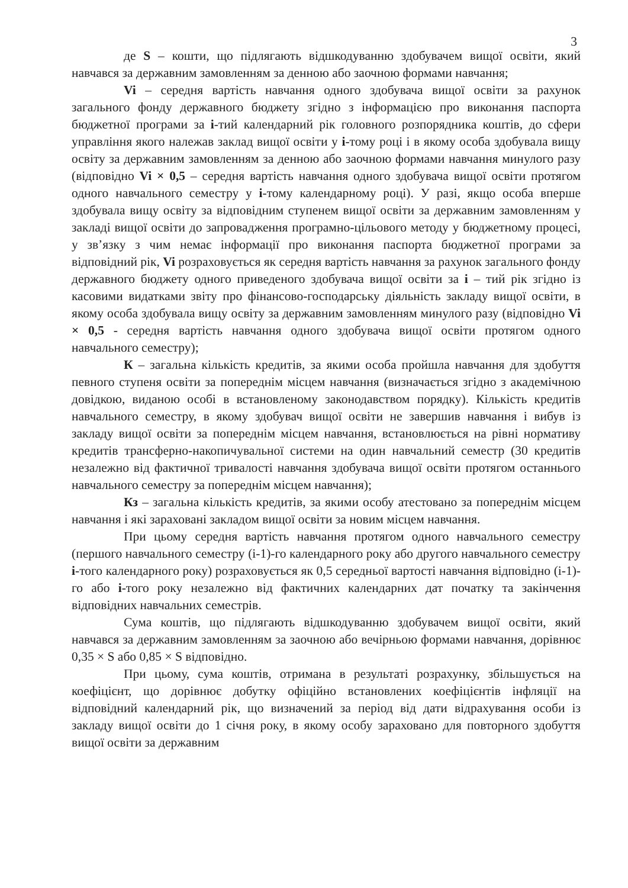3
де S – кошти, що підлягають відшкодуванню здобувачем вищої освіти, який навчався за державним замовленням за денною або заочною формами навчання;
Vi – середня вартість навчання одного здобувача вищої освіти за рахунок загального фонду державного бюджету згідно з інформацією про виконання паспорта бюджетної програми за і-тий календарний рік головного розпорядника коштів, до сфери управління якого належав заклад вищої освіти у і-тому році і в якому особа здобувала вищу освіту за державним замовленням за денною або заочною формами навчання минулого разу (відповідно Vi × 0,5 – середня вартість навчання одного здобувача вищої освіти протягом одного навчального семестру у і-тому календарному році). У разі, якщо особа вперше здобувала вищу освіту за відповідним ступенем вищої освіти за державним замовленням у закладі вищої освіти до запровадження програмно-цільового методу у бюджетному процесі, у зв’язку з чим немає інформації про виконання паспорта бюджетної програми за відповідний рік, Vi розраховується як середня вартість навчання за рахунок загального фонду державного бюджету одного приведеного здобувача вищої освіти за і – тий рік згідно із касовими видатками звіту про фінансово-господарську діяльність закладу вищої освіти, в якому особа здобувала вищу освіту за державним замовленням минулого разу (відповідно Vi × 0,5 - середня вартість навчання одного здобувача вищої освіти протягом одного навчального семестру);
К – загальна кількість кредитів, за якими особа пройшла навчання для здобуття певного ступеня освіти за попереднім місцем навчання (визначається згідно з академічною довідкою, виданою особі в встановленому законодавством порядку). Кількість кредитів навчального семестру, в якому здобувач вищої освіти не завершив навчання і вибув із закладу вищої освіти за попереднім місцем навчання, встановлюється на рівні нормативу кредитів трансферно-накопичувальної системи на один навчальний семестр (30 кредитів незалежно від фактичної тривалості навчання здобувача вищої освіти протягом останнього навчального семестру за попереднім місцем навчання);
Кз – загальна кількість кредитів, за якими особу атестовано за попереднім місцем навчання і які зараховані закладом вищої освіти за новим місцем навчання.
При цьому середня вартість навчання протягом одного навчального семестру (першого навчального семестру (і-1)-го календарного року або другого навчального семестру і-того календарного року) розраховується як 0,5 середньої вартості навчання відповідно (і-1)-го або і-того року незалежно від фактичних календарних дат початку та закінчення відповідних навчальних семестрів.
Сума коштів, що підлягають відшкодуванню здобувачем вищої освіти, який навчався за державним замовленням за заочною або вечірньою формами навчання, дорівнює 0,35 × S або 0,85 × S відповідно.
При цьому, сума коштів, отримана в результаті розрахунку, збільшується на коефіцієнт, що дорівнює добутку офіційно встановлених коефіцієнтів інфляції на відповідний календарний рік, що визначений за період від дати відрахування особи із закладу вищої освіти до 1 січня року, в якому особу зараховано для повторного здобуття вищої освіти за державним